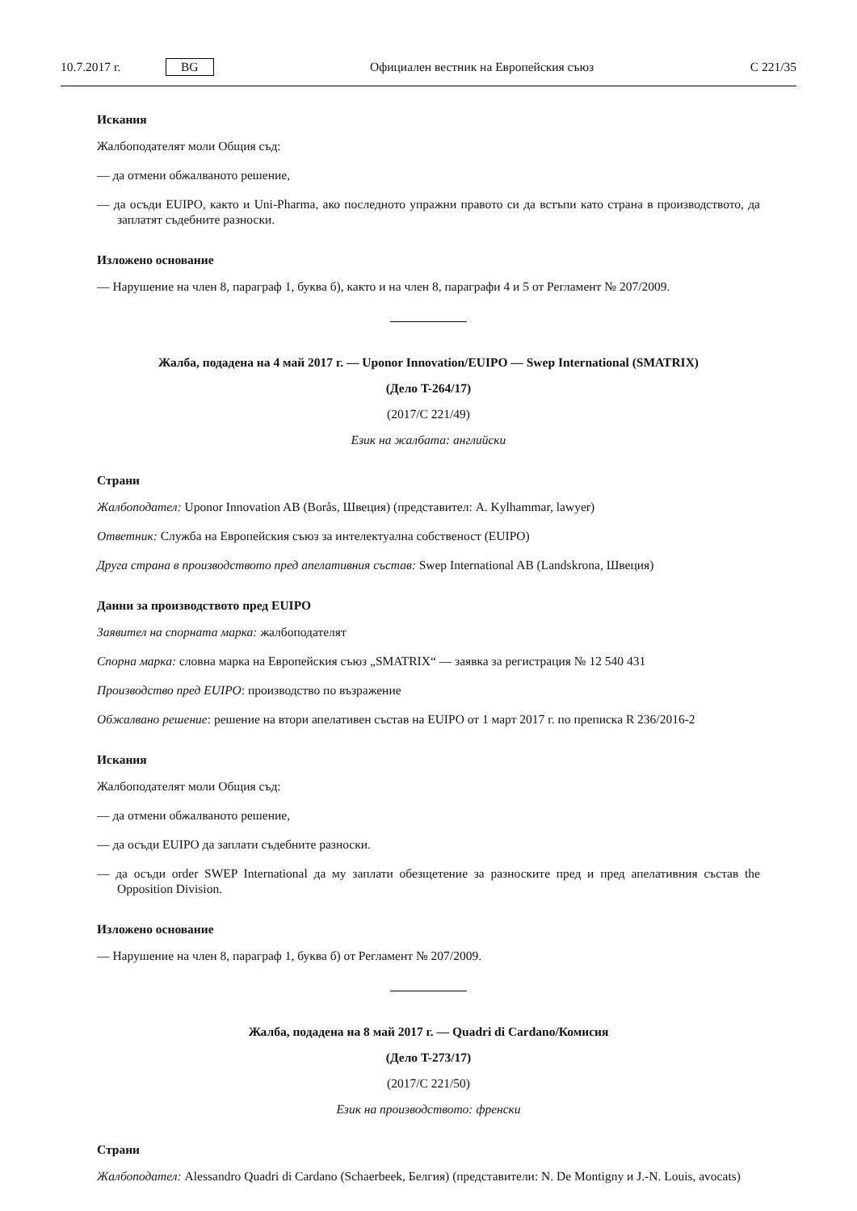10.7.2017 г. BG Официален вестник на Европейския съюз C 221/35
Искания
Жалбоподателят моли Общия съд:
— да отмени обжалваното решение,
— да осъди EUIPO, както и Uni-Pharma, ако последното упражни правото си да встъпи като страна в производството, да заплатят съдебните разноски.
Изложено основание
— Нарушение на член 8, параграф 1, буква б), както и на член 8, параграфи 4 и 5 от Регламент № 207/2009.
Жалба, подадена на 4 май 2017 г. — Uponor Innovation/EUIPO — Swep International (SMATRIX)
(Дело T-264/17)
(2017/C 221/49)
Език на жалбата: английски
Страни
Жалбоподател: Uponor Innovation AB (Borås, Швеция) (представител: A. Kylhammar, lawyer)
Ответник: Служба на Европейския съюз за интелектуална собственост (EUIPO)
Друга страна в производството пред апелативния състав: Swep International AB (Landskrona, Швеция)
Данни за производството пред EUIPO
Заявител на спорната марка: жалбоподателят
Спорна марка: словна марка на Европейския съюз „SMATRIX“ — заявка за регистрация № 12 540 431
Производство пред EUIPO: производство по възражение
Обжалвано решение: решение на втори апелативен състав на EUIPO от 1 март 2017 г. по преписка R 236/2016-2
Искания
Жалбоподателят моли Общия съд:
— да отмени обжалваното решение,
— да осъди EUIPO да заплати съдебните разноски.
— да осъди order SWEP International да му заплати обезщетение за разноските пред и пред апелативния състав the Opposition Division.
Изложено основание
— Нарушение на член 8, параграф 1, буква б) от Регламент № 207/2009.
Жалба, подадена на 8 май 2017 г. — Quadri di Cardano/Комисия
(Дело T-273/17)
(2017/C 221/50)
Език на производството: френски
Страни
Жалбоподател: Alessandro Quadri di Cardano (Schaerbeek, Белгия) (представители: N. De Montigny и J.-N. Louis, avocats)